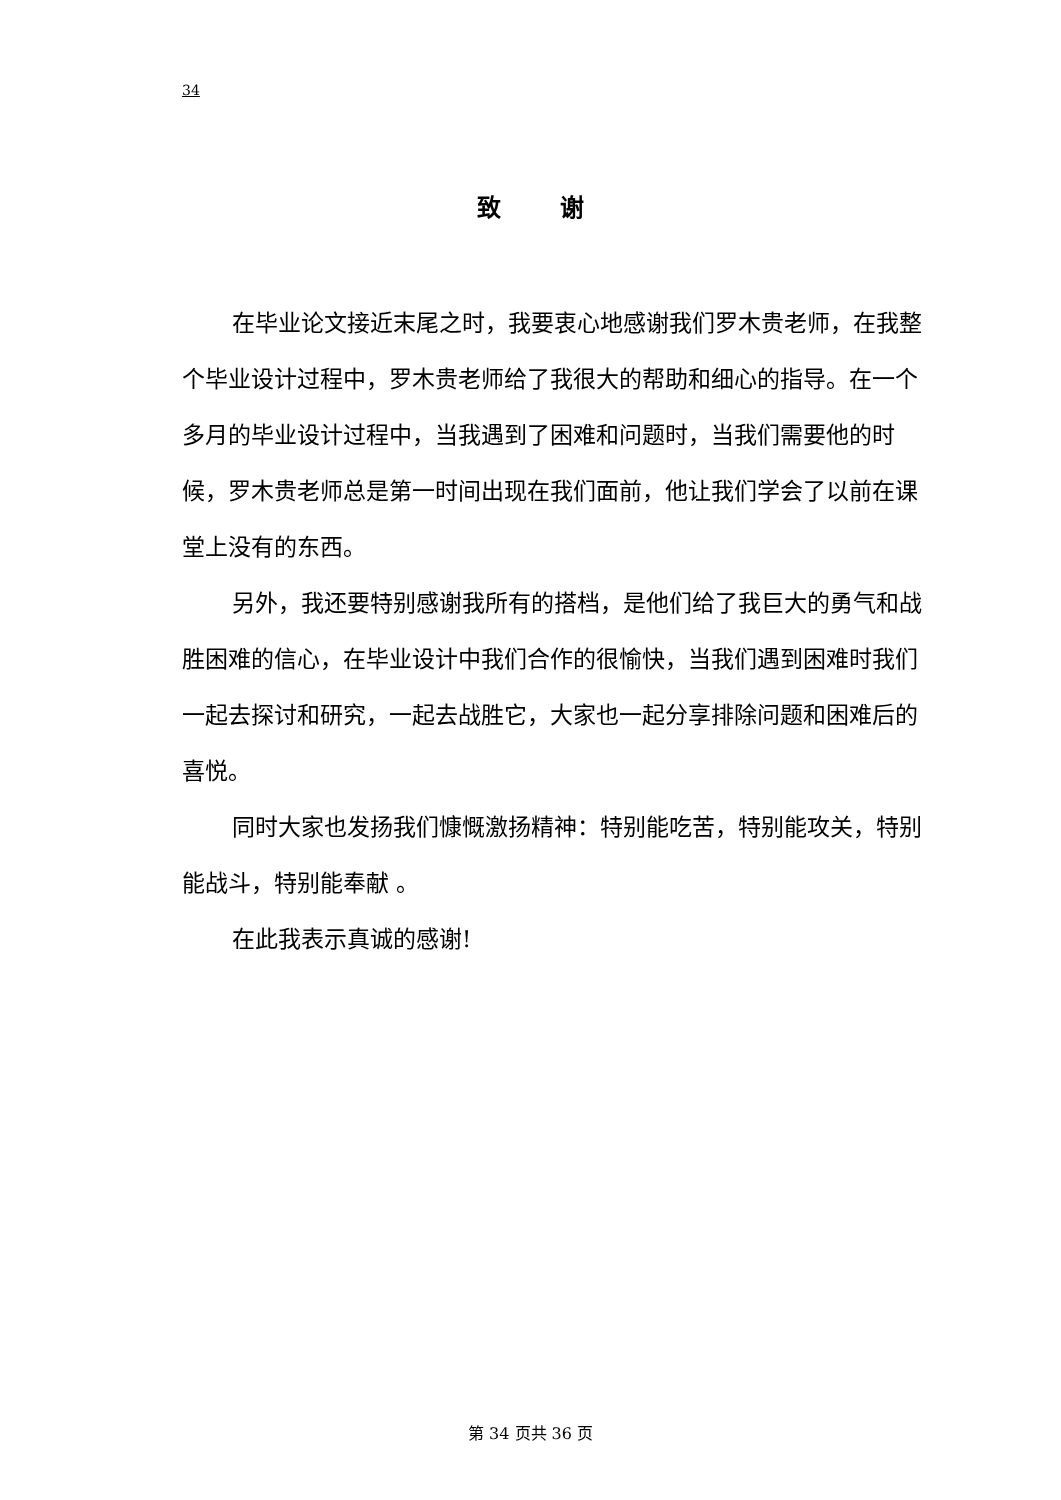34
致 谢
在毕业论文接近末尾之时，我要衷心地感谢我们罗木贵老师，在我整个毕业设计过程中，罗木贵老师给了我很大的帮助和细心的指导。在一个多月的毕业设计过程中，当我遇到了困难和问题时，当我们需要他的时候，罗木贵老师总是第一时间出现在我们面前，他让我们学会了以前在课堂上没有的东西。
另外，我还要特别感谢我所有的搭档，是他们给了我巨大的勇气和战胜困难的信心，在毕业设计中我们合作的很愉快，当我们遇到困难时我们一起去探讨和研究，一起去战胜它，大家也一起分享排除问题和困难后的喜悦。
同时大家也发扬我们慷慨激扬精神：特别能吃苦，特别能攻关，特别能战斗，特别能奉献 。
在此我表示真诚的感谢!
第 34 页共 36 页